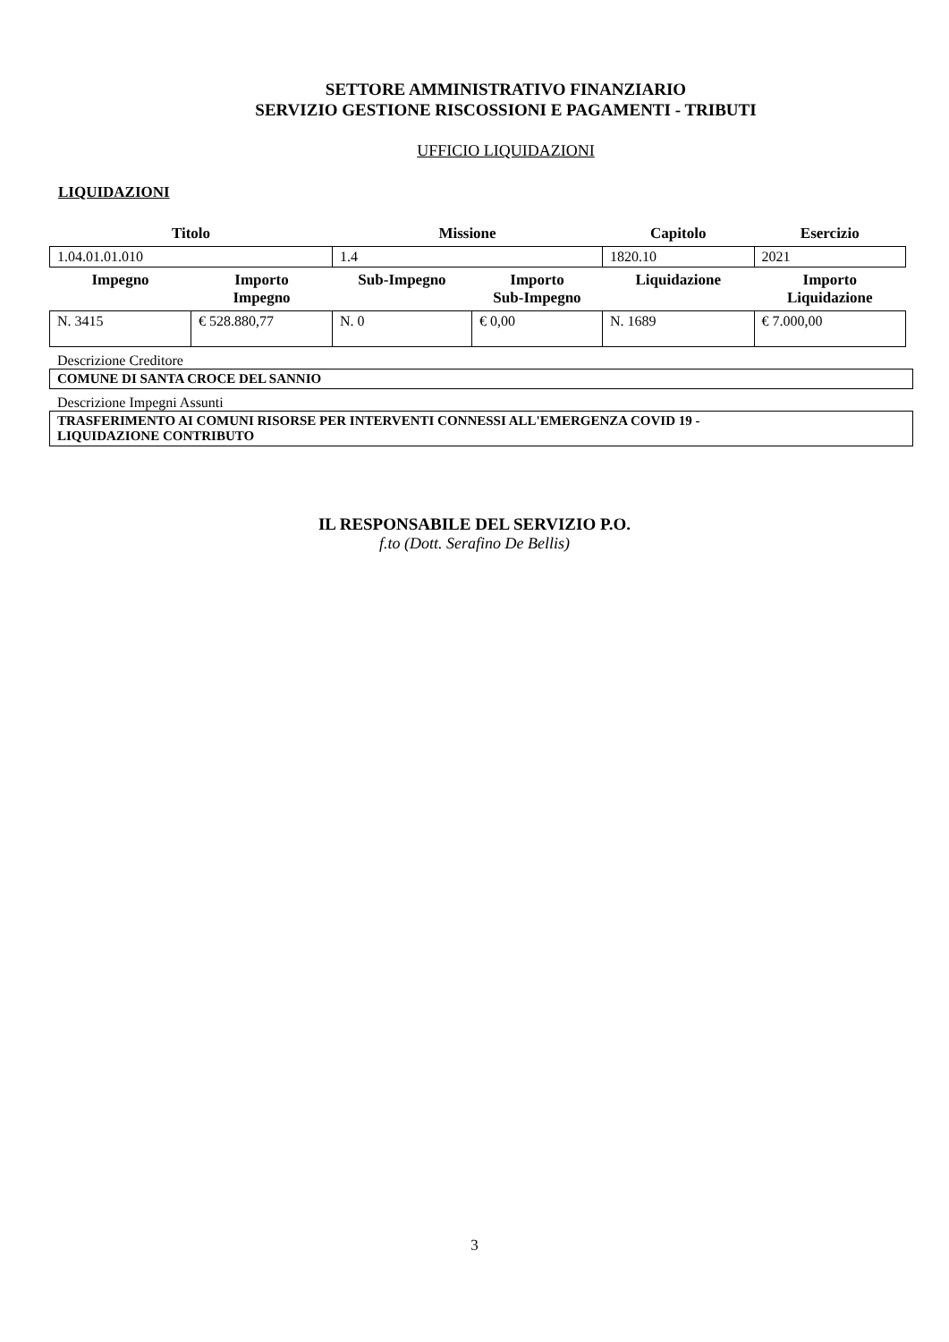SETTORE AMMINISTRATIVO FINANZIARIO
SERVIZIO GESTIONE RISCOSSIONI E PAGAMENTI - TRIBUTI
UFFICIO LIQUIDAZIONI
LIQUIDAZIONI
| Titolo | | Missione | | Capitolo | Esercizio |
| --- | --- | --- | --- | --- | --- |
| 1.04.01.01.010 | | 1.4 | | 1820.10 | 2021 |
| Impegno | Importo Impegno | Sub-Impegno | Importo Sub-Impegno | Liquidazione | Importo Liquidazione |
| N. 3415 | € 528.880,77 | N. 0 | € 0,00 | N. 1689 | € 7.000,00 |
Descrizione Creditore
COMUNE DI SANTA CROCE DEL SANNIO
Descrizione Impegni Assunti
TRASFERIMENTO AI COMUNI RISORSE PER INTERVENTI CONNESSI ALL'EMERGENZA COVID 19 -
LIQUIDAZIONE CONTRIBUTO
IL RESPONSABILE DEL SERVIZIO P.O.
f.to (Dott. Serafino De Bellis)
3